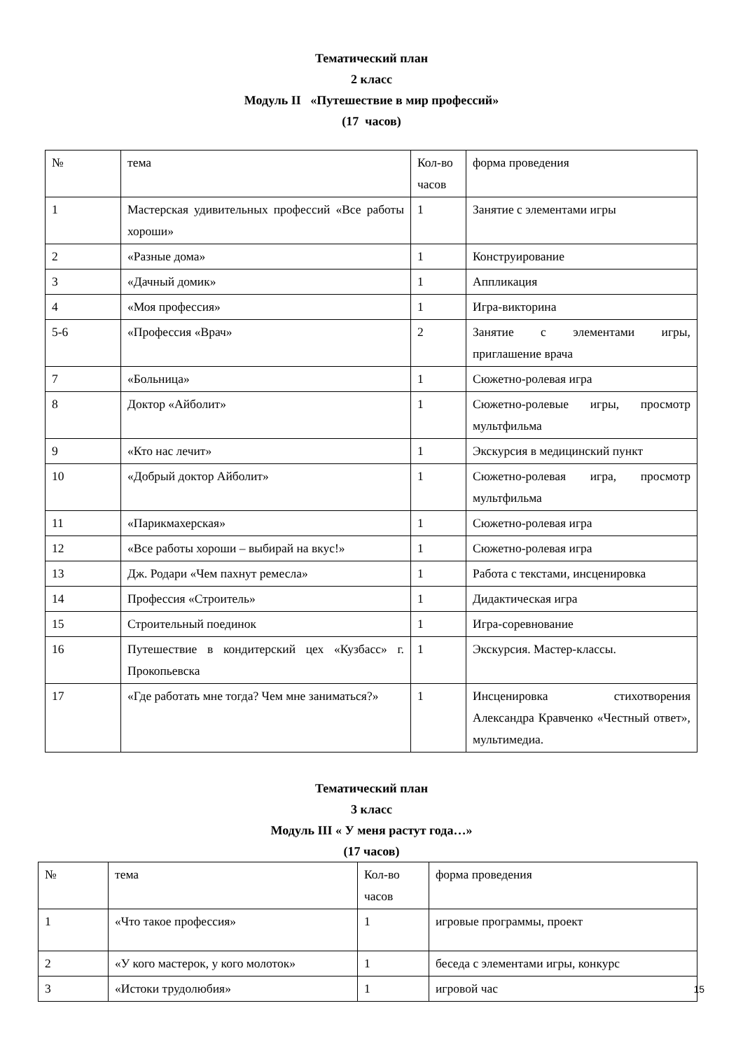Тематический план
2 класс
Модуль II «Путешествие в мир профессий»
(17 часов)
| № | тема | Кол-во часов | форма проведения |
| 1 | Мастерская удивительных профессий «Все работы хороши» | 1 | Занятие с элементами игры |
| 2 | «Разные дома» | 1 | Конструирование |
| 3 | «Дачный домик» | 1 | Аппликация |
| 4 | «Моя профессия» | 1 | Игра-викторина |
| 5-6 | «Профессия «Врач» | 2 | Занятие с элементами игры, приглашение врача |
| 7 | «Больница» | 1 | Сюжетно-ролевая игра |
| 8 | Доктор «Айболит» | 1 | Сюжетно-ролевые игры, просмотр мультфильма |
| 9 | «Кто нас лечит» | 1 | Экскурсия в медицинский пункт |
| 10 | «Добрый доктор Айболит» | 1 | Сюжетно-ролевая игра, просмотр мультфильма |
| 11 | «Парикмахерская» | 1 | Сюжетно-ролевая игра |
| 12 | «Все работы хороши – выбирай на вкус!» | 1 | Сюжетно-ролевая игра |
| 13 | Дж. Родари «Чем пахнут ремесла» | 1 | Работа с текстами, инсценировка |
| 14 | Профессия «Строитель» | 1 | Дидактическая игра |
| 15 | Строительный поединок | 1 | Игра-соревнование |
| 16 | Путешествие в кондитерский цех «Кузбасс» г. Прокопьевска | 1 | Экскурсия. Мастер-классы. |
| 17 | «Где работать мне тогда? Чем мне заниматься?» | 1 | Инсценировка стихотворения Александра Кравченко «Честный ответ», мультимедиа. |
Тематический план
3 класс
Модуль III « У меня растут года…»
(17 часов)
| № | тема | Кол-во часов | форма проведения |
| 1 | «Что такое профессия» | 1 | игровые программы, проект |
| 2 | «У кого мастерок, у кого молоток» | 1 | беседа с элементами игры, конкурс |
| 3 | «Истоки трудолюбия» | 1 | игровой час |
15